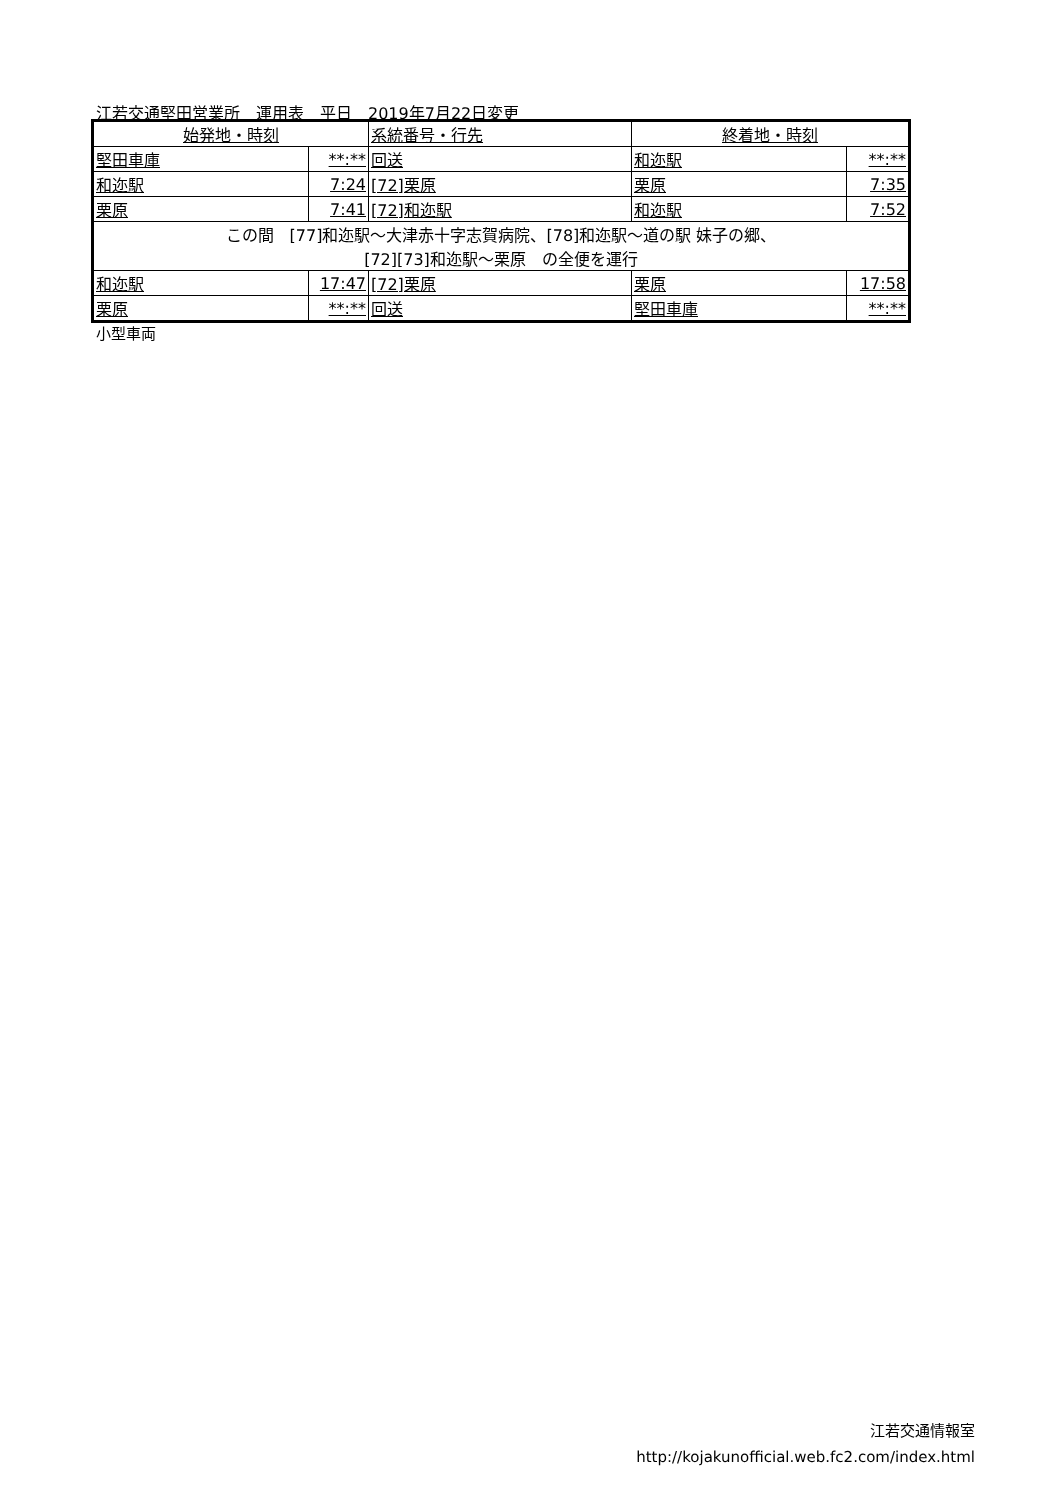江若交通堅田営業所　運用表　平日　2019年7月22日変更
| 始発地・時刻 | | 系統番号・行先 | 終着地・時刻 | |
| --- | --- | --- | --- | --- |
| 堅田車庫 | **:** | 回送 | 和迩駅 | **:** |
| 和迩駅 | 7:24 | [72]栗原 | 栗原 | 7:35 |
| 栗原 | 7:41 | [72]和迩駅 | 和迩駅 | 7:52 |
| この間 [77]和迩駅～大津赤十字志賀病院、[78]和迩駅～道の駅 妹子の郷、 [72][73]和迩駅～栗原 の全便を運行 | | | | |
| 和迩駅 | 17:47 | [72]栗原 | 栗原 | 17:58 |
| 栗原 | **:** | 回送 | 堅田車庫 | **:** |
小型車両
江若交通情報室
http://kojakunofficial.web.fc2.com/index.html